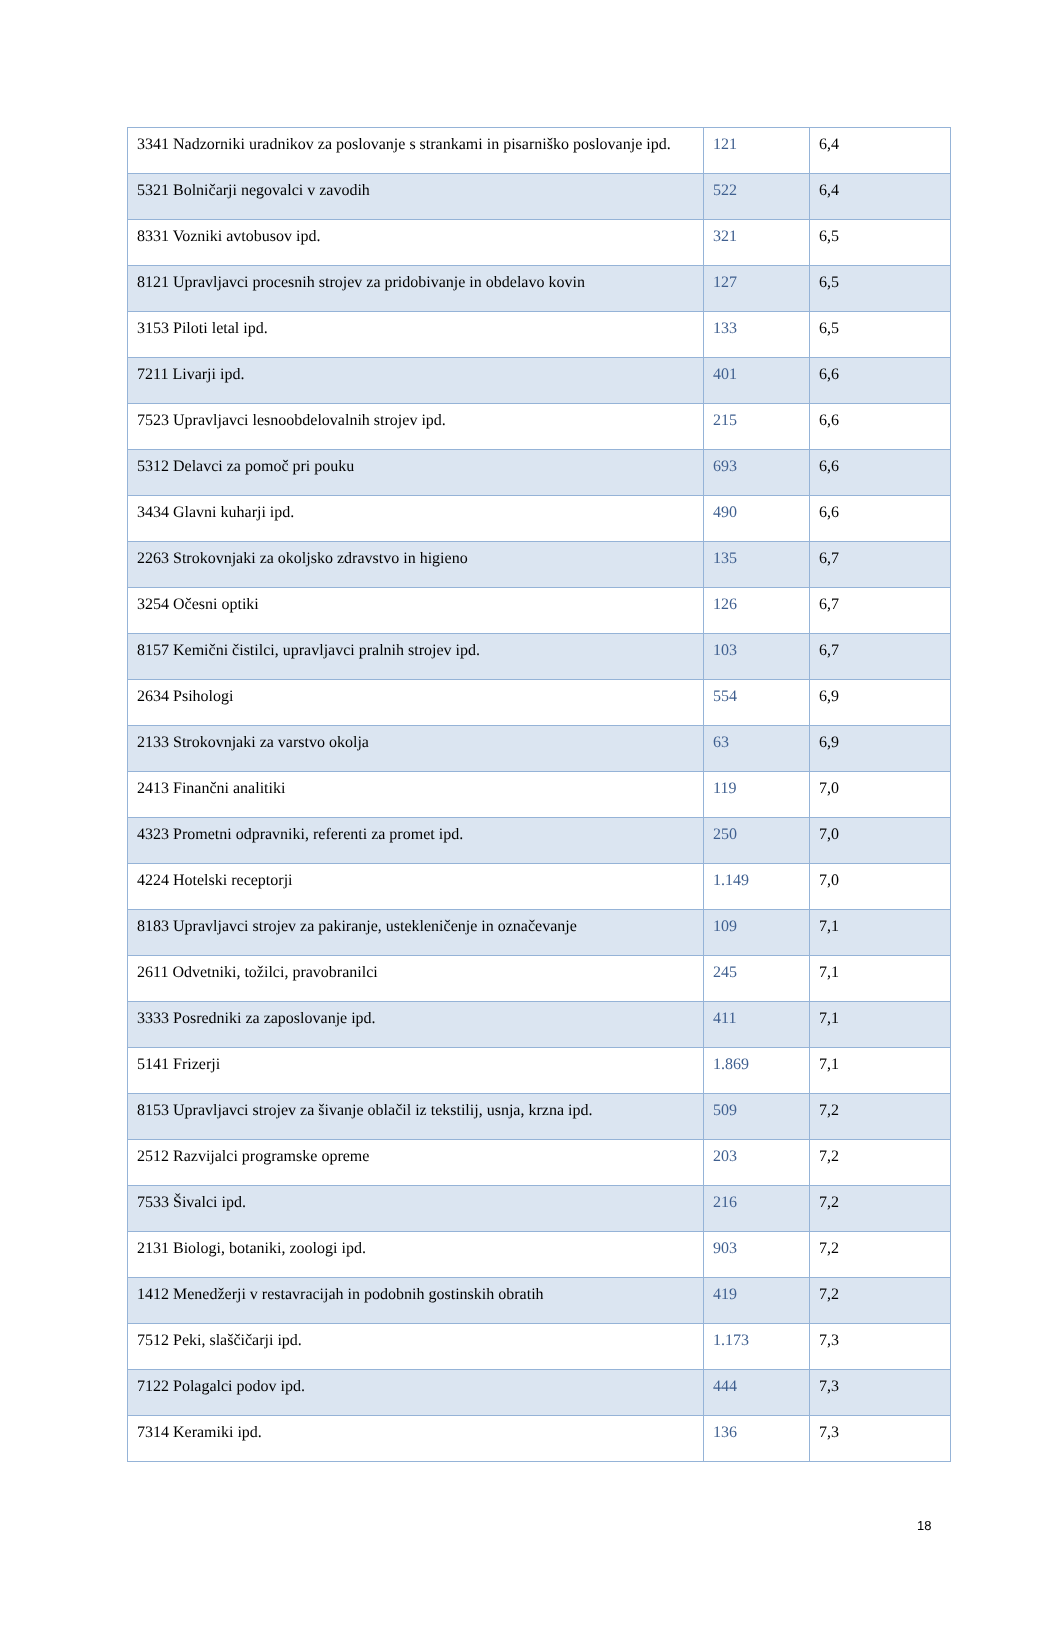| 3341 Nadzorniki uradnikov za poslovanje s strankami in pisarniško poslovanje ipd. | 121 | 6,4 |
| 5321 Bolničarji negovalci v zavodih | 522 | 6,4 |
| 8331 Vozniki avtobusov ipd. | 321 | 6,5 |
| 8121 Upravljavci procesnih strojev za pridobivanje in obdelavo kovin | 127 | 6,5 |
| 3153 Piloti letal ipd. | 133 | 6,5 |
| 7211 Livarji ipd. | 401 | 6,6 |
| 7523 Upravljavci lesnoobdelovalnih strojev ipd. | 215 | 6,6 |
| 5312 Delavci za pomoč pri pouku | 693 | 6,6 |
| 3434 Glavni kuharji ipd. | 490 | 6,6 |
| 2263 Strokovnjaki za okoljsko zdravstvo in higieno | 135 | 6,7 |
| 3254 Očesni optiki | 126 | 6,7 |
| 8157 Kemični čistilci, upravljavci pralnih strojev ipd. | 103 | 6,7 |
| 2634 Psihologi | 554 | 6,9 |
| 2133 Strokovnjaki za varstvo okolja | 63 | 6,9 |
| 2413 Finančni analitiki | 119 | 7,0 |
| 4323 Prometni odpravniki, referenti za promet ipd. | 250 | 7,0 |
| 4224 Hotelski receptorji | 1.149 | 7,0 |
| 8183 Upravljavci strojev za pakiranje, ustekleničenje in označevanje | 109 | 7,1 |
| 2611 Odvetniki, tožilci, pravobranilci | 245 | 7,1 |
| 3333 Posredniki za zaposlovanje ipd. | 411 | 7,1 |
| 5141 Frizerji | 1.869 | 7,1 |
| 8153 Upravljavci strojev za šivanje oblačil iz tekstilij, usnja, krzna ipd. | 509 | 7,2 |
| 2512 Razvijalci programske opreme | 203 | 7,2 |
| 7533 Šivalci ipd. | 216 | 7,2 |
| 2131 Biologi, botaniki, zoologi ipd. | 903 | 7,2 |
| 1412 Menedžerji v restavracijah in podobnih gostinskih obratih | 419 | 7,2 |
| 7512 Peki, slaščičarji ipd. | 1.173 | 7,3 |
| 7122 Polagalci podov ipd. | 444 | 7,3 |
| 7314 Keramiki ipd. | 136 | 7,3 |
18